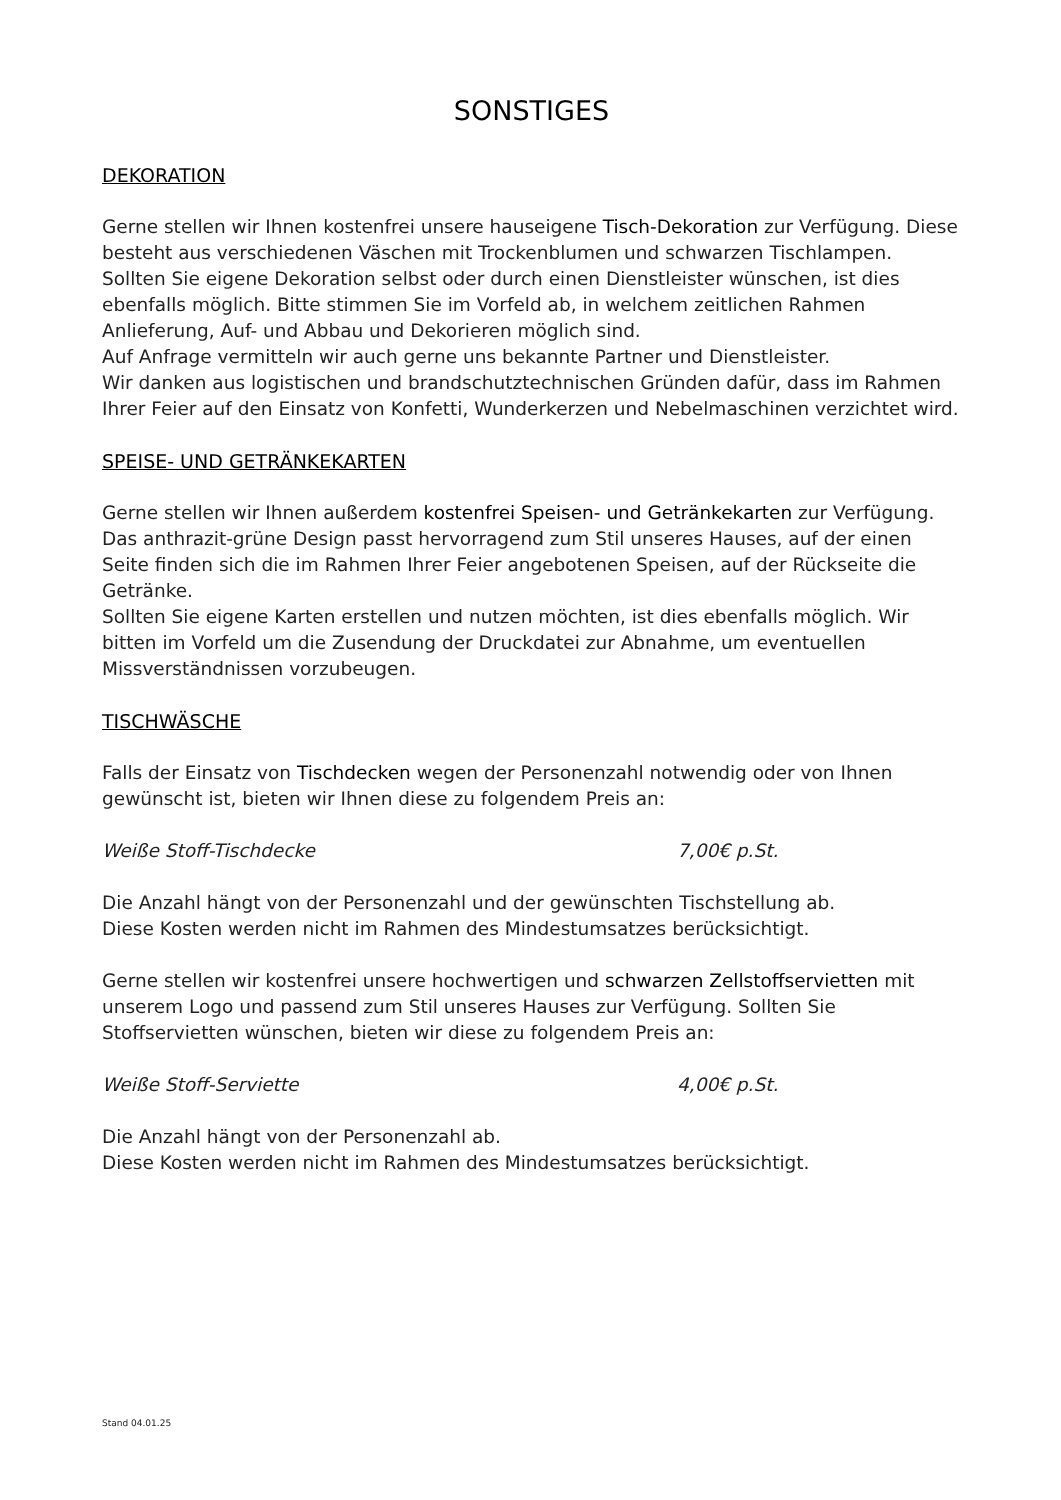SONSTIGES
DEKORATION
Gerne stellen wir Ihnen kostenfrei unsere hauseigene Tisch-Dekoration zur Verfügung. Diese besteht aus verschiedenen Väschen mit Trockenblumen und schwarzen Tischlampen.
Sollten Sie eigene Dekoration selbst oder durch einen Dienstleister wünschen, ist dies ebenfalls möglich. Bitte stimmen Sie im Vorfeld ab, in welchem zeitlichen Rahmen Anlieferung, Auf- und Abbau und Dekorieren möglich sind.
Auf Anfrage vermitteln wir auch gerne uns bekannte Partner und Dienstleister.
Wir danken aus logistischen und brandschutztechnischen Gründen dafür, dass im Rahmen Ihrer Feier auf den Einsatz von Konfetti, Wunderkerzen und Nebelmaschinen verzichtet wird.
SPEISE- UND GETRÄNKEKARTEN
Gerne stellen wir Ihnen außerdem kostenfrei Speisen- und Getränkekarten zur Verfügung. Das anthrazit-grüne Design passt hervorragend zum Stil unseres Hauses, auf der einen Seite finden sich die im Rahmen Ihrer Feier angebotenen Speisen, auf der Rückseite die Getränke.
Sollten Sie eigene Karten erstellen und nutzen möchten, ist dies ebenfalls möglich. Wir bitten im Vorfeld um die Zusendung der Druckdatei zur Abnahme, um eventuellen Missverständnissen vorzubeugen.
TISCHWÄSCHE
Falls der Einsatz von Tischdecken wegen der Personenzahl notwendig oder von Ihnen gewünscht ist, bieten wir Ihnen diese zu folgendem Preis an:
Weiße Stoff-Tischdecke 7,00€ p.St.
Die Anzahl hängt von der Personenzahl und der gewünschten Tischstellung ab.
Diese Kosten werden nicht im Rahmen des Mindestumsatzes berücksichtigt.
Gerne stellen wir kostenfrei unsere hochwertigen und schwarzen Zellstoffservietten mit unserem Logo und passend zum Stil unseres Hauses zur Verfügung. Sollten Sie Stoffservietten wünschen, bieten wir diese zu folgendem Preis an:
Weiße Stoff-Serviette 4,00€ p.St.
Die Anzahl hängt von der Personenzahl ab.
Diese Kosten werden nicht im Rahmen des Mindestumsatzes berücksichtigt.
Stand 04.01.25